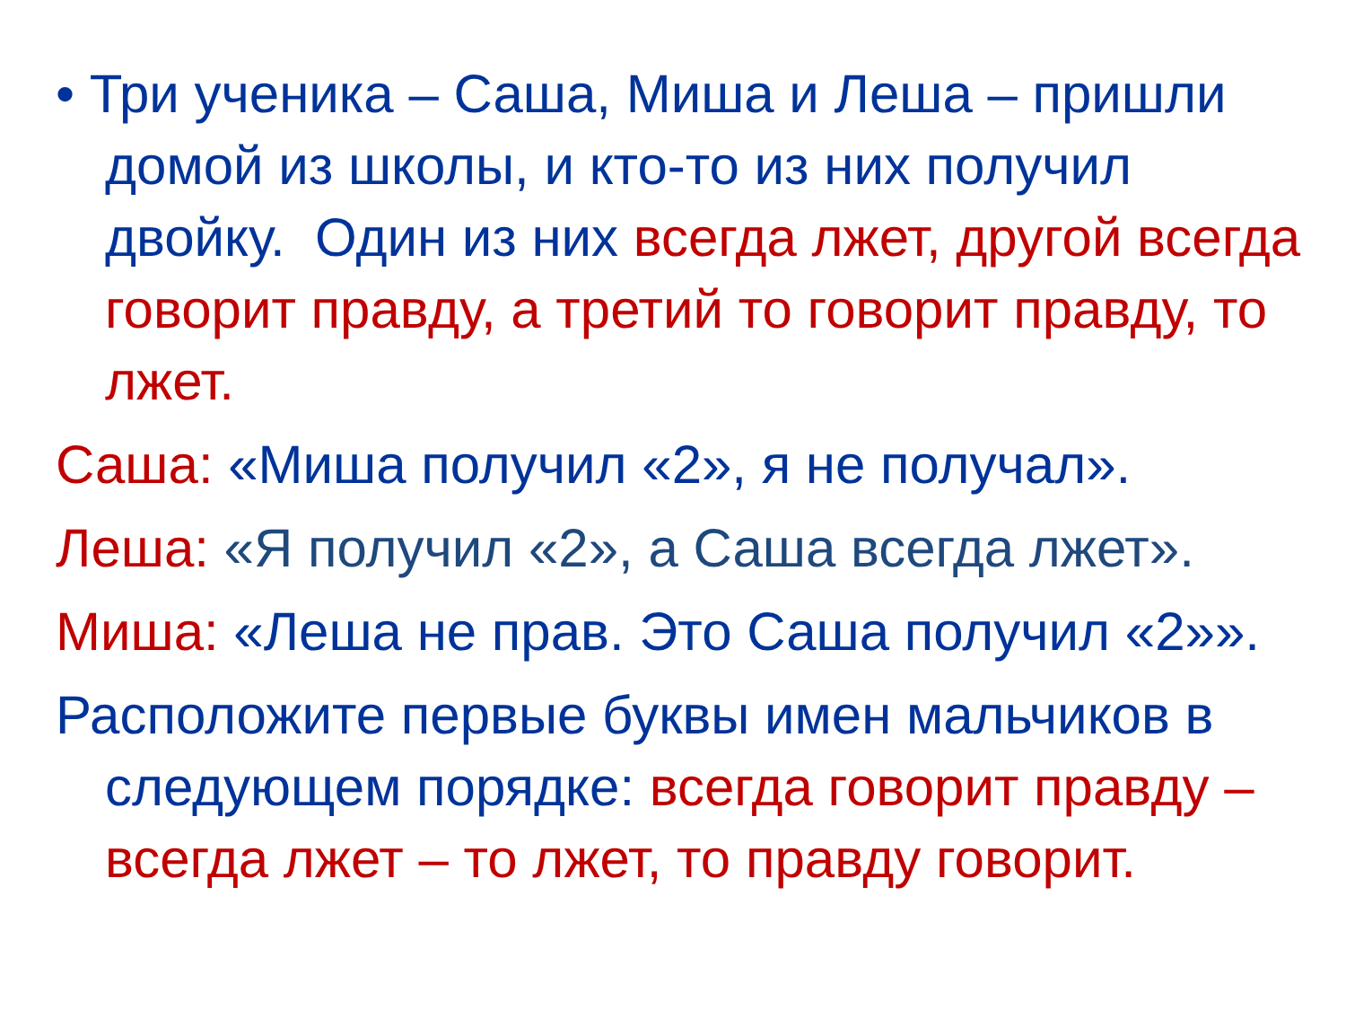• Три ученика – Саша, Миша и Леша – пришли домой из школы, и кто-то из них получил двойку. Один из них всегда лжет, другой всегда говорит правду, а третий то говорит правду, то лжет.
Саша: «Миша получил «2», я не получал».
Леша: «Я получил «2», а Саша всегда лжет».
Миша: «Леша не прав. Это Саша получил «2»».
Расположите первые буквы имен мальчиков в следующем порядке: всегда говорит правду – всегда лжет – то лжет, то правду говорит.